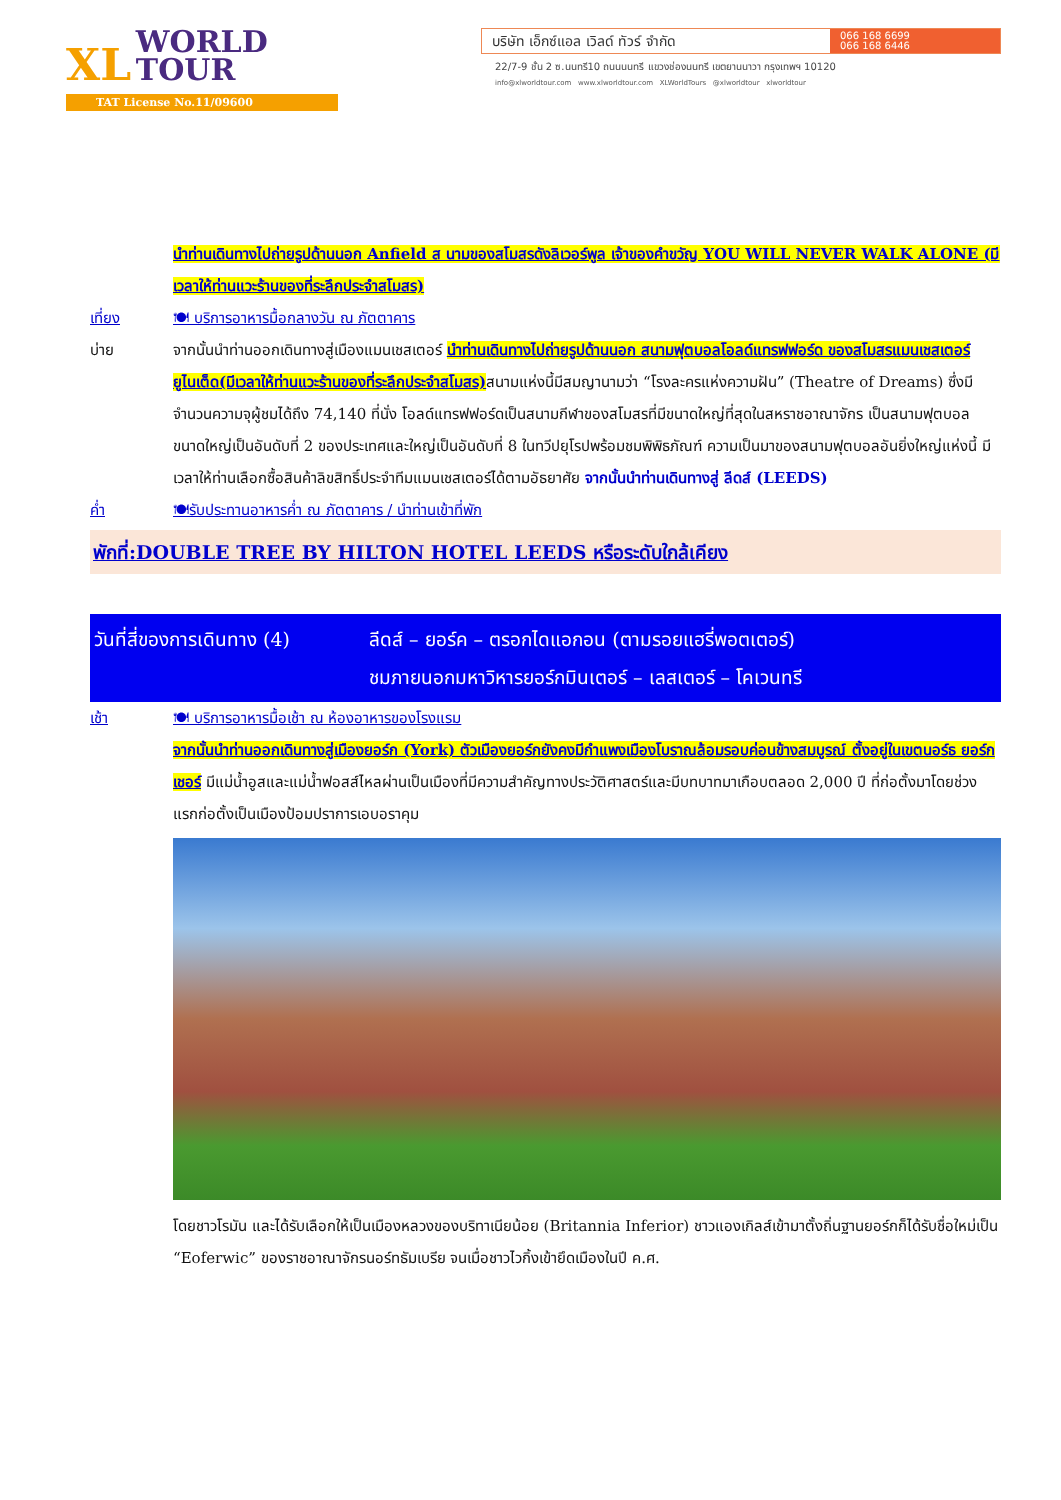XL
WORLD
TOUR
TAT License No.11/09600
บริษัท เอ็กซ์แอล เวิลด์ ทัวร์ จำกัด
066 168 6699
066 168 6446
22/7-9 ชั้น 2 ซ.นนทรี10 ถนนนนทรี แขวงช่องนนทรี เขตยานนาวา กรุงเทพฯ 10120
info@xlworldtour.com www.xlworldtour.com XLWorldTours @xlworldtour xlworldtour
นำท่านเดินทางไปถ่ายรูปด้านนอก Anfield ส นามของสโมสรดังลิเวอร์พูล เจ้าของคำขวัญ YOU WILL NEVER WALK ALONE (มีเวลาให้ท่านแวะร้านของที่ระลึกประจำสโมสร)
เที่ยง 🍽 บริการอาหารมื้อกลางวัน ณ ภัตตาคาร
บ่าย จากนั้นนำท่านออกเดินทางสู่เมืองแมนเชสเตอร์ นำท่านเดินทางไปถ่ายรูปด้านนอก สนามฟุตบอลโอลด์แทรฟฟอร์ด ของสโมสรแมนเชสเตอร์ยูไนเต็ด(มีเวลาให้ท่านแวะร้านของที่ระลึกประจำสโมสร) สนามแห่งนี้มีสมญานามว่า “โรงละครแห่งความฝัน” (Theatre of Dreams) ซึ่งมีจำนวนความจุผู้ชมได้ถึง 74,140 ที่นั่ง โอลด์แทรฟฟอร์ดเป็นสนามกีฬาของสโมสรที่มีขนาดใหญ่ที่สุดในสหราชอาณาจักร เป็นสนามฟุตบอลขนาดใหญ่เป็นอันดับที่ 2 ของประเทศและใหญ่เป็นอันดับที่ 8 ในทวีปยุโรปพร้อมชมพิพิธภัณฑ์ ความเป็นมาของสนามฟุตบอลอันยิ่งใหญ่แห่งนี้ มีเวลาให้ท่านเลือกซื้อสินค้าลิขสิทธิ์ประจำทีมแมนเชสเตอร์ได้ตามอัธยาศัย จากนั้นนำท่านเดินทางสู่ ลีดส์ (LEEDS)
ค่ำ 🍽รับประทานอาหารค่ำ ณ ภัตตาคาร / นำท่านเข้าที่พัก
พักที่:DOUBLE TREE BY HILTON HOTEL LEEDS หรือระดับใกล้เคียง
วันที่สี่ของการเดินทาง (4)
ลีดส์ – ยอร์ค – ตรอกไดแอกอน (ตามรอยแฮรี่พอตเตอร์)
ชมภายนอกมหาวิหารยอร์กมินเตอร์ – เลสเตอร์ – โคเวนทรี
เช้า 🍽 บริการอาหารมื้อเช้า ณ ห้องอาหารของโรงแรม
จากนั้นนำท่านออกเดินทางสู่เมืองยอร์ก (York) ตัวเมืองยอร์กยังคงมีกำแพงเมืองโบราณล้อมรอบค่อนข้างสมบูรณ์ ตั้งอยู่ในเขตนอร์ธ ยอร์กเชอร์ มีแม่น้ำอูสและแม่น้ำฟอสส์ไหลผ่านเป็นเมืองที่มีความสำคัญทางประวัติศาสตร์และมีบทบาทมาเกือบตลอด 2,000 ปี ที่ก่อตั้งมาโดยช่วงแรกก่อตั้งเป็นเมืองป้อมปราการเอบอราคุม
โดยชาวโรมัน และได้รับเลือกให้เป็นเมืองหลวงของบริทาเนียน้อย (Britannia Inferior) ชาวแองเกิลส์เข้ามาตั้งถิ่นฐานยอร์กก็ได้รับชื่อใหม่เป็น “Eoferwic” ของราชอาณาจักรนอร์ทธัมเบรีย จนเมื่อชาวไวกิ้งเข้ายึดเมืองในปี ค.ศ.